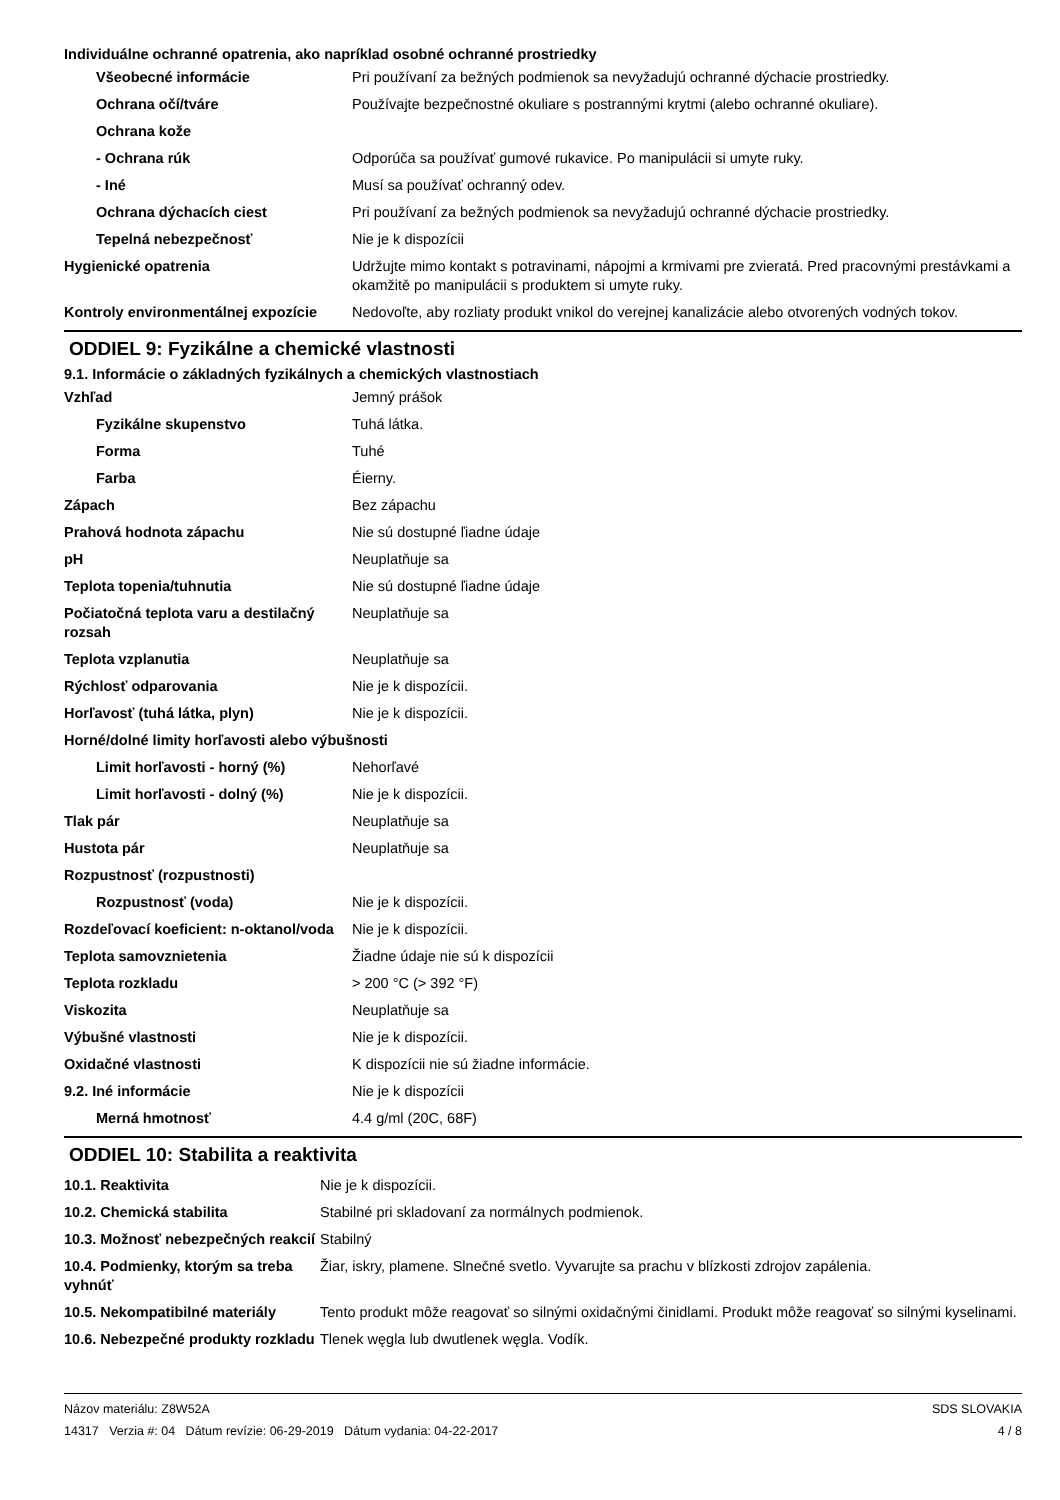Individuálne ochranné opatrenia, ako napríklad osobné ochranné prostriedky
| Všeobecné informácie | Pri používaní za bežných podmienok sa nevyžadujú ochranné dýchacie prostriedky. |
| Ochrana očí/tváre | Používajte bezpečnostné okuliare s postrannými krytmi (alebo ochranné okuliare). |
| Ochrana kože | |
| - Ochrana rúk | Odporúča sa používať gumové rukavice. Po manipulácii si umyte ruky. |
| - Iné | Musí sa používať ochranný odev. |
| Ochrana dýchacích ciest | Pri používaní za bežných podmienok sa nevyžadujú ochranné dýchacie prostriedky. |
| Tepelná nebezpečnosť | Nie je k dispozícii |
| Hygienické opatrenia | Udržujte mimo kontakt s potravinami, nápojmi a krmivami pre zvieratá. Pred pracovnými prestávkami a okamžitě po manipulácii s produktem si umyte ruky. |
| Kontroly environmentálnej expozície | Nedovoľte, aby rozliaty produkt vnikol do verejnej kanalizácie alebo otvorených vodných tokov. |
ODDIEL 9: Fyzikálne a chemické vlastnosti
9.1. Informácie o základných fyzikálnych a chemických vlastnostiach
| Vzhľad | Jemný prášok |
| Fyzikálne skupenstvo | Tuhá látka. |
| Forma | Tuhé |
| Farba | Éierny. |
| Zápach | Bez zápachu |
| Prahová hodnota zápachu | Nie sú dostupné ľiadne údaje |
| pH | Neuplatňuje sa |
| Teplota topenia/tuhnutia | Nie sú dostupné ľiadne údaje |
| Počiatočná teplota varu a destilačný rozsah | Neuplatňuje sa |
| Teplota vzplanutia | Neuplatňuje sa |
| Rýchlosť odparovania | Nie je k dispozícii. |
| Horľavosť (tuhá látka, plyn) | Nie je k dispozícii. |
| Horné/dolné limity horľavosti alebo výbušnosti | |
| Limit horľavosti - horný (%) | Nehorľavé |
| Limit horľavosti - dolný (%) | Nie je k dispozícii. |
| Tlak pár | Neuplatňuje sa |
| Hustota pár | Neuplatňuje sa |
| Rozpustnosť (rozpustnosti) | |
| Rozpustnosť (voda) | Nie je k dispozícii. |
| Rozdeľovací koeficient: n-oktanol/voda | Nie je k dispozícii. |
| Teplota samovznietenia | Žiadne údaje nie sú k dispozícii |
| Teplota rozkladu | > 200 °C (> 392 °F) |
| Viskozita | Neuplatňuje sa |
| Výbušné vlastnosti | Nie je k dispozícii. |
| Oxidačné vlastnosti | K dispozícii nie sú žiadne informácie. |
| 9.2. Iné informácie | Nie je k dispozícii |
| Merná hmotnosť | 4.4 g/ml (20C, 68F) |
ODDIEL 10: Stabilita a reaktivita
| 10.1. Reaktivita | Nie je k dispozícii. |
| 10.2. Chemická stabilita | Stabilné pri skladovaní za normálnych podmienok. |
| 10.3. Možnosť nebezpečných reakcií | Stabilný |
| 10.4. Podmienky, ktorým sa treba vyhnúť | Žiar, iskry, plamene. Slnečné svetlo. Vyvarujte sa prachu v blízkosti zdrojov zapálenia. |
| 10.5. Nekompatibilné materiály | Tento produkt môže reagovať so silnými oxidačnými činidlami. Produkt môže reagovať so silnými kyselinami. |
| 10.6. Nebezpečné produkty rozkladu | Tlenek węgla lub dwutlenek węgla. Vodík. |
Názov materiálu: Z8W52A
14317 Verzia #: 04 Dátum revízie: 06-29-2019 Dátum vydania: 04-22-2017
SDS SLOVAKIA
4 / 8